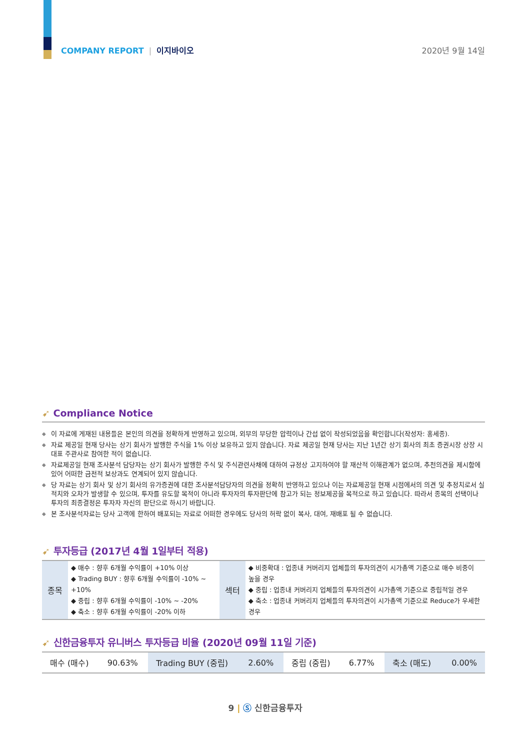COMPANY REPORT | 이지바이오 2020년 9월 14일
➹ Compliance Notice
◆ 이 자료에 게재된 내용들은 본인의 의견을 정확하게 반영하고 있으며, 외부의 부당한 압력이나 간섭 없이 작성되었음을 확인합니다(작성자: 홍세종).
◆ 자료 제공일 현재 당사는 상기 회사가 발행한 주식을 1% 이상 보유하고 있지 않습니다. 자료 제공일 현재 당사는 지난 1년간 상기 회사의 최초 증권시장 상장 시 대표 주관사로 참여한 적이 없습니다.
◆ 자료제공일 현재 조사분석 담당자는 상기 회사가 발행한 주식 및 주식관련사채에 대하여 규정상 고지하여야 할 재산적 이해관계가 없으며, 추천의견을 제시함에 있어 어떠한 금전적 보상과도 연계되어 있지 않습니다.
◆ 당 자료는 상기 회사 및 상기 회사의 유가증권에 대한 조사분석담당자의 의견을 정확히 반영하고 있으나 이는 자료제공일 현재 시점에서의 의견 및 추정치로서 실적치와 오차가 발생할 수 있으며, 투자를 유도할 목적이 아니라 투자자의 투자판단에 참고가 되는 정보제공을 목적으로 하고 있습니다. 따라서 종목의 선택이나 투자의 최종결정은 투자자 자신의 판단으로 하시기 바랍니다.
◆ 본 조사분석자료는 당사 고객에 한하여 배포되는 자료로 어떠한 경우에도 당사의 허락 없이 복사, 대여, 재배포 될 수 없습니다.
➹ 투자등급 (2017년 4월 1일부터 적용)
| 종목 | ◆ 매수 : 향후 6개월 수익률이 +10% 이상 ◆ Trading BUY : 향후 6개월 수익률이 -10% ~ +10% ◆ 중립 : 향후 6개월 수익률이 -10% ~ -20% ◆ 축소 : 향후 6개월 수익률이 -20% 이하 | 섹터 | ◆ 비중확대 : 업종내 커버리지 업체들의 투자의견이 시가총액 기준으로 매수 비중이 높을 경우 ◆ 중립 : 업종내 커버리지 업체들의 투자의견이 시가총액 기준으로 중립적일 경우 ◆ 축소 : 업종내 커버리지 업체들의 투자의견이 시가총액 기준으로 Reduce가 우세한 경우 |
➹ 신한금융투자 유니버스 투자등급 비율 (2020년 09월 11일 기준)
| 매수 (매수) | 90.63% | Trading BUY (중립) | 2.60% | 중립 (중립) | 6.77% | 축소 (매도) | 0.00% |
9 | Ⓢ 신한금융투자